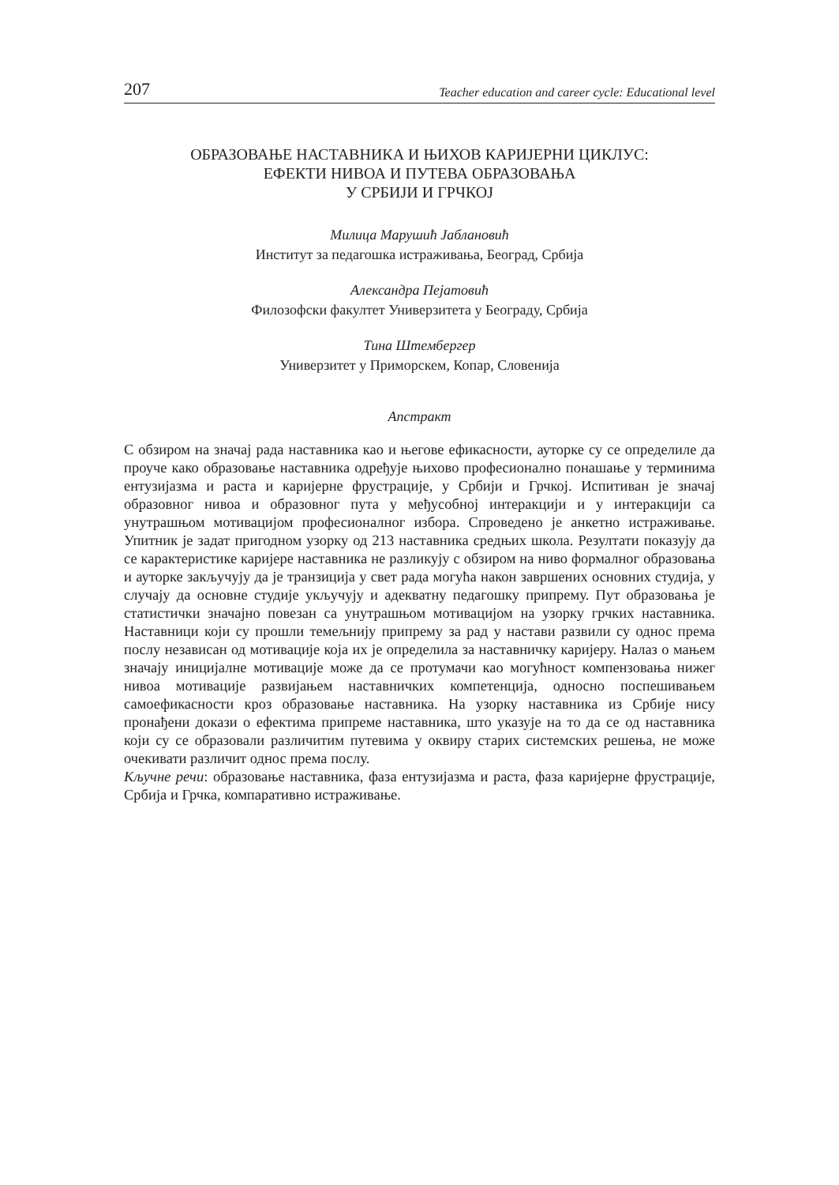207 Teacher education and career cycle: Educational level
ОБРАЗОВАЊЕ НАСТАВНИКА И ЊИХОВ КАРИЈЕРНИ ЦИКЛУС:
ЕФЕКТИ НИВОА И ПУТЕВА ОБРАЗОВАЊА
У СРБИЈИ И ГРЧКОЈ
Милица Марушић Јаблановић
Институт за педагошка истраживања, Београд, Србија
Александра Пејатовић
Филозофски факултет Универзитета у Београду, Србија
Тина Штембергер
Универзитет у Приморскем, Копар, Словенија
Апстракт
С обзиром на значај рада наставника као и његове ефикасности, ауторке су се определиле да проуче како образовање наставника одређује њихово професионално понашање у терминима ентузијазма и раста и каријерне фрустрације, у Србији и Грчкој. Испитиван је значај образовног нивоа и образовног пута у међусобној интеракцији и у интеракцији са унутрашњом мотивацијом професионалног избора. Спроведено је анкетно истраживање. Упитник је задат пригодном узорку од 213 наставника средњих школа. Резултати показују да се карактеристике каријере наставника не разликују с обзиром на ниво формалног образовања и ауторке закључују да је транзиција у свет рада могућа након завршених основних студија, у случају да основне студије укључују и адекватну педагошку припрему. Пут образовања је статистички значајно повезан са унутрашњом мотивацијом на узорку грчких наставника. Наставници који су прошли темељнију припрему за рад у настави развили су однос према послу независан од мотивације која их је определила за наставничку каријеру. Налаз о мањем значају иницијалне мотивације може да се протумачи као могућност компензовања нижег нивоа мотивације развијањем наставничких компетенција, односно поспешивањем самоефикасности кроз образовање наставника. На узорку наставника из Србије нису пронађени докази о ефектима припреме наставника, што указује на то да се од наставника који су се образовали различитим путевима у оквиру старих системских решења, не може очекивати различит однос према послу.
Кључне речи: образовање наставника, фаза ентузијазма и раста, фаза каријерне фрустрације, Србија и Грчка, компаративно истраживање.